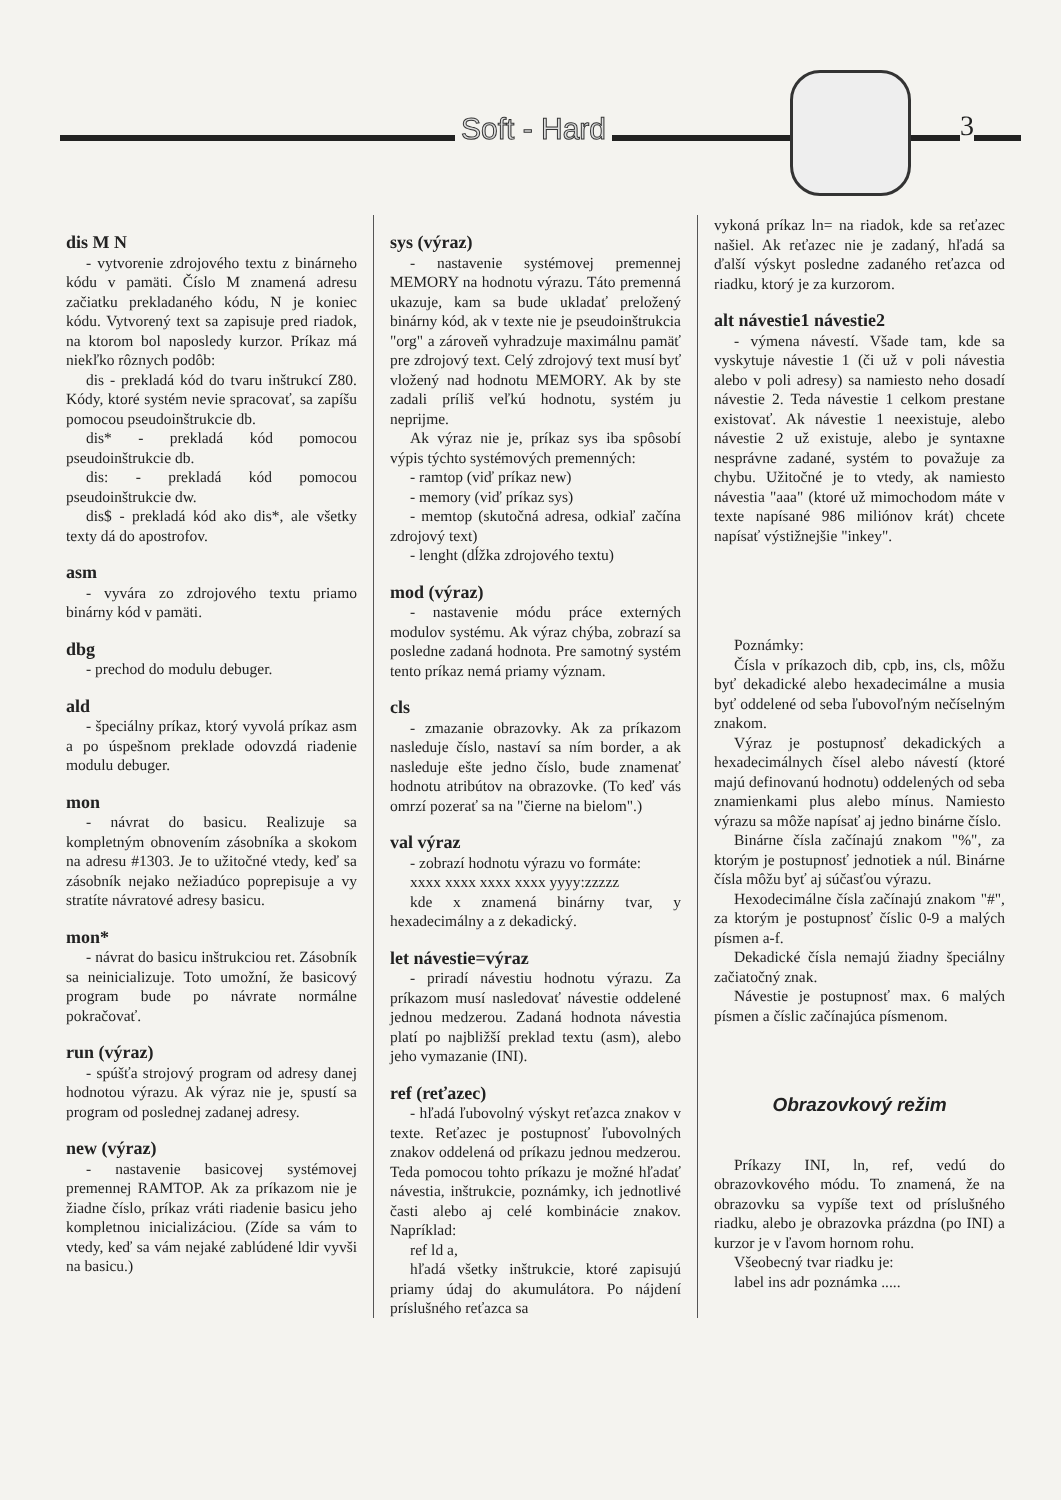Soft - Hard 3
dis M N
- vytvorenie zdrojového textu z binárneho kódu v pamäti. Číslo M znamená adresu začiatku prekladaného kódu, N je koniec kódu. Vytvorený text sa zapisuje pred riadok, na ktorom bol naposledy kurzor. Príkaz má niekľko rôznych podôb:
dis - prekladá kód do tvaru inštrukcí Z80. Kódy, ktoré systém nevie spracovať, sa zapíšu pomocou pseudoinštrukcie db.
dis* - prekladá kód pomocou pseudoinštrukcie db.
dis: - prekladá kód pomocou pseudoinštrukcie dw.
dis$ - prekladá kód ako dis*, ale všetky texty dá do apostrofov.
asm
- vyvára zo zdrojového textu priamo binárny kód v pamäti.
dbg
- prechod do modulu debuger.
ald
- špeciálny príkaz, ktorý vyvolá príkaz asm a po úspešnom preklade odovzdá riadenie modulu debuger.
mon
- návrat do basicu. Realizuje sa kompletným obnovením zásobníka a skokom na adresu #1303. Je to užitočné vtedy, keď sa zásobník nejako nežiadúco poprepisuje a vy stratíte návratové adresy basicu.
mon*
- návrat do basicu inštrukciou ret. Zásobník sa neinicializuje. Toto umožní, že basicový program bude po návrate normálne pokračovať.
run (výraz)
- spúšťa strojový program od adresy danej hodnotou výrazu. Ak výraz nie je, spustí sa program od poslednej zadanej adresy.
new (výraz)
- nastavenie basicovej systémovej premennej RAMTOP. Ak za príkazom nie je žiadne číslo, príkaz vráti riadenie basicu jeho kompletnou inicializáciou. (Zíde sa vám to vtedy, keď sa vám nejaké zablúdené ldir vyvši na basicu.)
sys (výraz)
- nastavenie systémovej premennej MEMORY na hodnotu výrazu. Táto premenná ukazuje, kam sa bude ukladať preložený binárny kód, ak v texte nie je pseudoinštrukcia "org" a zároveň vyhradzuje maximálnu pamäť pre zdrojový text. Celý zdrojový text musí byť vložený nad hodnotu MEMORY. Ak by ste zadali príliš veľkú hodnotu, systém ju neprijme.
Ak výraz nie je, príkaz sys iba spôsobí výpis týchto systémových premenných:
- ramtop (viď príkaz new)
- memory (viď príkaz sys)
- memtop (skutočná adresa, odkiaľ začína zdrojový text)
- lenght (dĺžka zdrojového textu)
mod (výraz)
- nastavenie módu práce externých modulov systému. Ak výraz chýba, zobrazí sa posledne zadaná hodnota. Pre samotný systém tento príkaz nemá priamy význam.
cls
- zmazanie obrazovky. Ak za príkazom nasleduje číslo, nastaví sa ním border, a ak nasleduje ešte jedno číslo, bude znamenať hodnotu atribútov na obrazovke. (To keď vás omrzí pozerať sa na "čierne na bielom".)
val výraz
- zobrazí hodnotu výrazu vo formáte:
xxxx xxxx xxxx xxxx yyyy:zzzzz
kde x znamená binárny tvar, y hexadecimálny a z dekadický.
let návestie=výraz
- priradí návestiu hodnotu výrazu. Za príkazom musí nasledovať návestie oddelené jednou medzerou. Zadaná hodnota návestia platí po najbližší preklad textu (asm), alebo jeho vymazanie (INI).
ref (reťazec)
- hľadá ľubovolný výskyt reťazca znakov v texte. Reťazec je postupnosť ľubovolných znakov oddelená od príkazu jednou medzerou. Teda pomocou tohto príkazu je možné hľadať návestia, inštrukcie, poznámky, ich jednotlivé časti alebo aj celé kombinácie znakov. Napríklad:
ref ld a,
hľadá všetky inštrukcie, ktoré zapisujú priamy údaj do akumulátora. Po nájdení príslušného reťazca sa
vykoná príkaz ln= na riadok, kde sa reťazec našiel. Ak reťazec nie je zadaný, hľadá sa ďalší výskyt posledne zadaného reťazca od riadku, ktorý je za kurzorom.
alt návestie1 návestie2
- výmena návestí. Všade tam, kde sa vyskytuje návestie 1 (či už v poli návestia alebo v poli adresy) sa namiesto neho dosadí návestie 2. Teda návestie 1 celkom prestane existovať. Ak návestie 1 neexistuje, alebo návestie 2 už existuje, alebo je syntaxne nesprávne zadané, systém to považuje za chybu. Užitočné je to vtedy, ak namiesto návestia "aaa" (ktoré už mimochodom máte v texte napísané 986 miliónov krát) chcete napísať výstižnejšie "inkey".
Poznámky:
Čísla v príkazoch dib, cpb, ins, cls, môžu byť dekadické alebo hexadecimálne a musia byť oddelené od seba ľubovoľným nečíselným znakom.
Výraz je postupnosť dekadických a hexadecimálnych čísel alebo návestí (ktoré majú definovanú hodnotu) oddelených od seba znamienkami plus alebo mínus. Namiesto výrazu sa môže napísať aj jedno binárne číslo.
Binárne čísla začínajú znakom "%", za ktorým je postupnosť jednotiek a núl. Binárne čísla môžu byť aj súčasťou výrazu.
Hexodecimálne čísla začínajú znakom "#", za ktorým je postupnosť číslic 0-9 a malých písmen a-f.
Dekadické čísla nemajú žiadny špeciálny začiatočný znak.
Návestie je postupnosť max. 6 malých písmen a číslic začínajúca písmenom.
Obrazovkový režim
Príkazy INI, ln, ref, vedú do obrazovkového módu. To znamená, že na obrazovku sa vypíše text od príslušného riadku, alebo je obrazovka prázdna (po INI) a kurzor je v ľavom hornom rohu.
Všeobecný tvar riadku je:
label ins adr poznámka .....